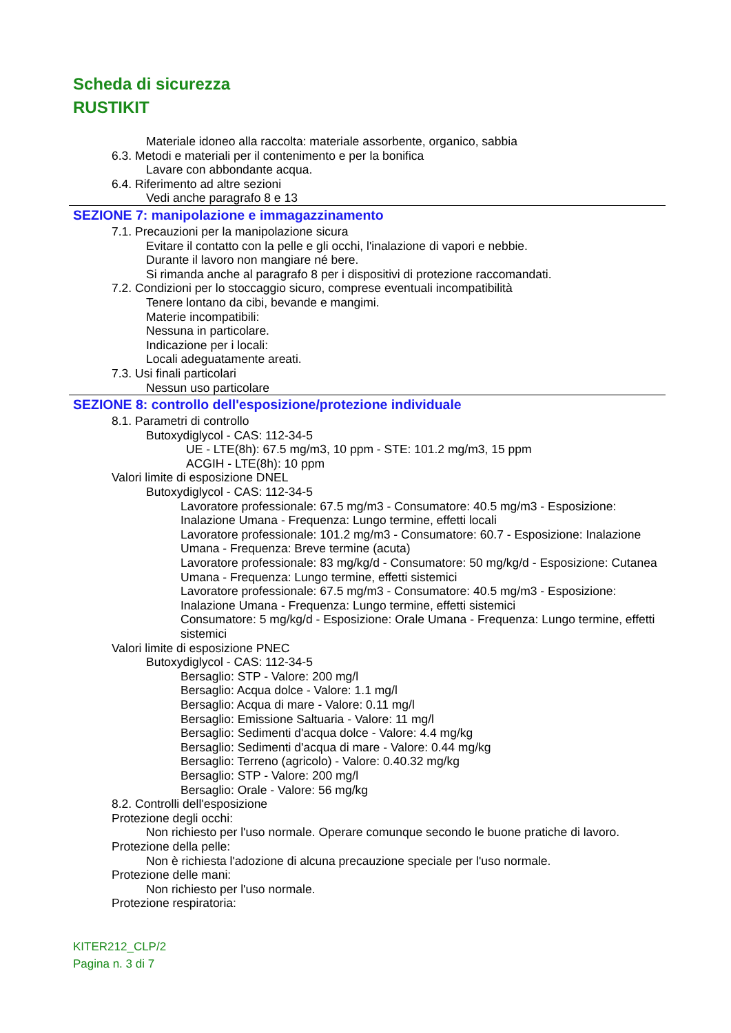Scheda di sicurezza
RUSTIKIT
Materiale idoneo alla raccolta: materiale assorbente, organico, sabbia
6.3. Metodi e materiali per il contenimento e per la bonifica
Lavare con abbondante acqua.
6.4. Riferimento ad altre sezioni
Vedi anche paragrafo 8 e 13
SEZIONE 7: manipolazione e immagazzinamento
7.1. Precauzioni per la manipolazione sicura
Evitare il contatto con la pelle e gli occhi, l'inalazione di vapori e nebbie.
Durante il lavoro non mangiare né bere.
Si rimanda anche al paragrafo 8 per i dispositivi di protezione raccomandati.
7.2. Condizioni per lo stoccaggio sicuro, comprese eventuali incompatibilità
Tenere lontano da cibi, bevande e mangimi.
Materie incompatibili:
Nessuna in particolare.
Indicazione per i locali:
Locali adeguatamente areati.
7.3. Usi finali particolari
Nessun uso particolare
SEZIONE 8: controllo dell'esposizione/protezione individuale
8.1. Parametri di controllo
Butoxydiglycol - CAS: 112-34-5
UE - LTE(8h): 67.5 mg/m3, 10 ppm - STE: 101.2 mg/m3, 15 ppm
ACGIH - LTE(8h): 10 ppm
Valori limite di esposizione DNEL
Butoxydiglycol - CAS: 112-34-5
Lavoratore professionale: 67.5 mg/m3 - Consumatore: 40.5 mg/m3 - Esposizione: Inalazione Umana - Frequenza: Lungo termine, effetti locali
Lavoratore professionale: 101.2 mg/m3 - Consumatore: 60.7 - Esposizione: Inalazione Umana - Frequenza: Breve termine (acuta)
Lavoratore professionale: 83 mg/kg/d - Consumatore: 50 mg/kg/d - Esposizione: Cutanea Umana - Frequenza: Lungo termine, effetti sistemici
Lavoratore professionale: 67.5 mg/m3 - Consumatore: 40.5 mg/m3 - Esposizione: Inalazione Umana - Frequenza: Lungo termine, effetti sistemici
Consumatore: 5 mg/kg/d - Esposizione: Orale Umana - Frequenza: Lungo termine, effetti sistemici
Valori limite di esposizione PNEC
Butoxydiglycol - CAS: 112-34-5
Bersaglio: STP - Valore: 200 mg/l
Bersaglio: Acqua dolce - Valore: 1.1 mg/l
Bersaglio: Acqua di mare - Valore: 0.11 mg/l
Bersaglio: Emissione Saltuaria - Valore: 11 mg/l
Bersaglio: Sedimenti d'acqua dolce - Valore: 4.4 mg/kg
Bersaglio: Sedimenti d'acqua di mare - Valore: 0.44 mg/kg
Bersaglio: Terreno (agricolo) - Valore: 0.40.32 mg/kg
Bersaglio: STP - Valore: 200 mg/l
Bersaglio: Orale - Valore: 56 mg/kg
8.2. Controlli dell'esposizione
Protezione degli occhi:
Non richiesto per l'uso normale. Operare comunque secondo le buone pratiche di lavoro.
Protezione della pelle:
Non è richiesta l'adozione di alcuna precauzione speciale per l'uso normale.
Protezione delle mani:
Non richiesto per l'uso normale.
Protezione respiratoria:
KITER212_CLP/2
Pagina n. 3 di 7